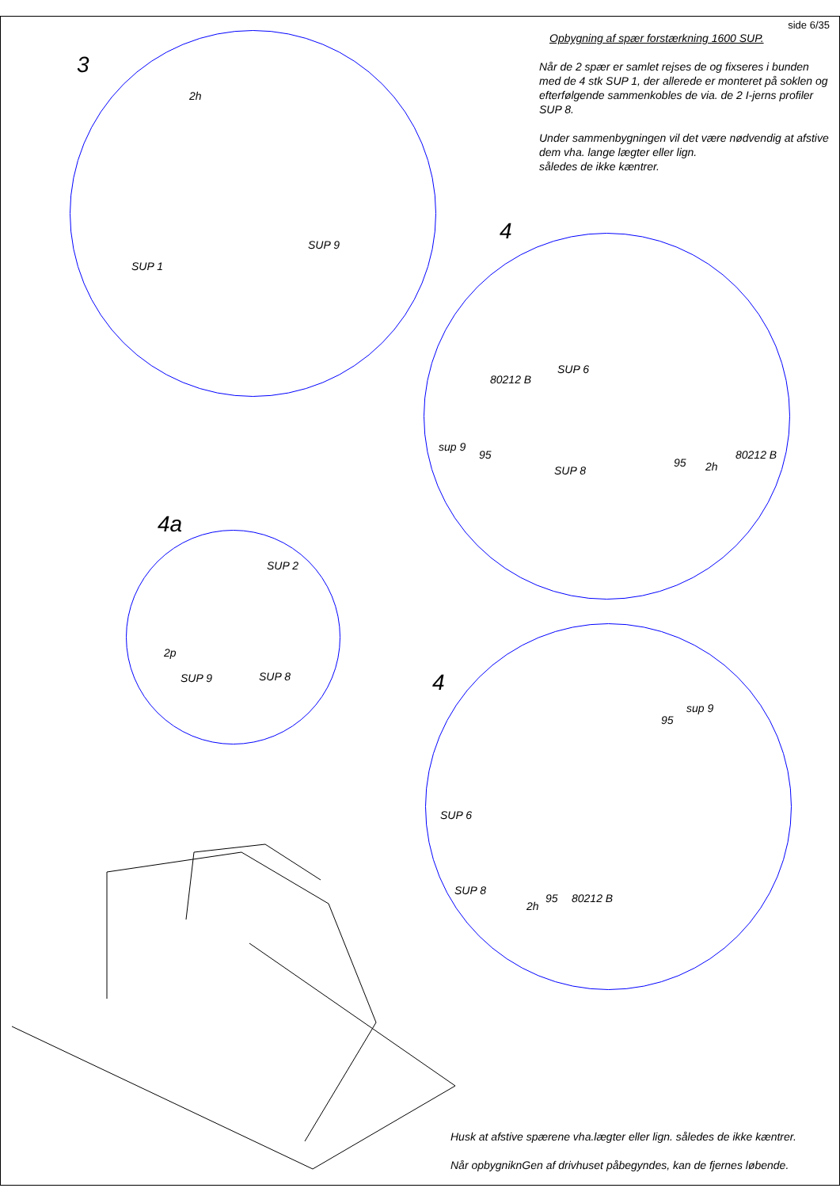side 6/35
Opbygning af spær forstærkning 1600 SUP.
Når de 2 spær er samlet rejses de og fixseres i bunden med de 4 stk SUP 1, der allerede er monteret på soklen og efterfølgende sammenkobles de via. de 2 I-jerns profiler SUP 8.
Under sammenbygningen vil det være nødvendig at afstive dem vha. lange lægter eller lign.
således de ikke kæntrer.
3
2h
SUP 9
SUP 1
4
SUP 6
80212 B
sup 9
95
SUP 8
80212 B
95 2h
4a
SUP 2
2p
SUP 9 SUP 8 4
sup 9
95
SUP 6
SUP 8
2h
95 80212 B
Husk at afstive spærene vha.lægter eller lign. således de ikke kæntrer.
Når opbygniknGen af drivhuset påbegyndes, kan de fjernes løbende.